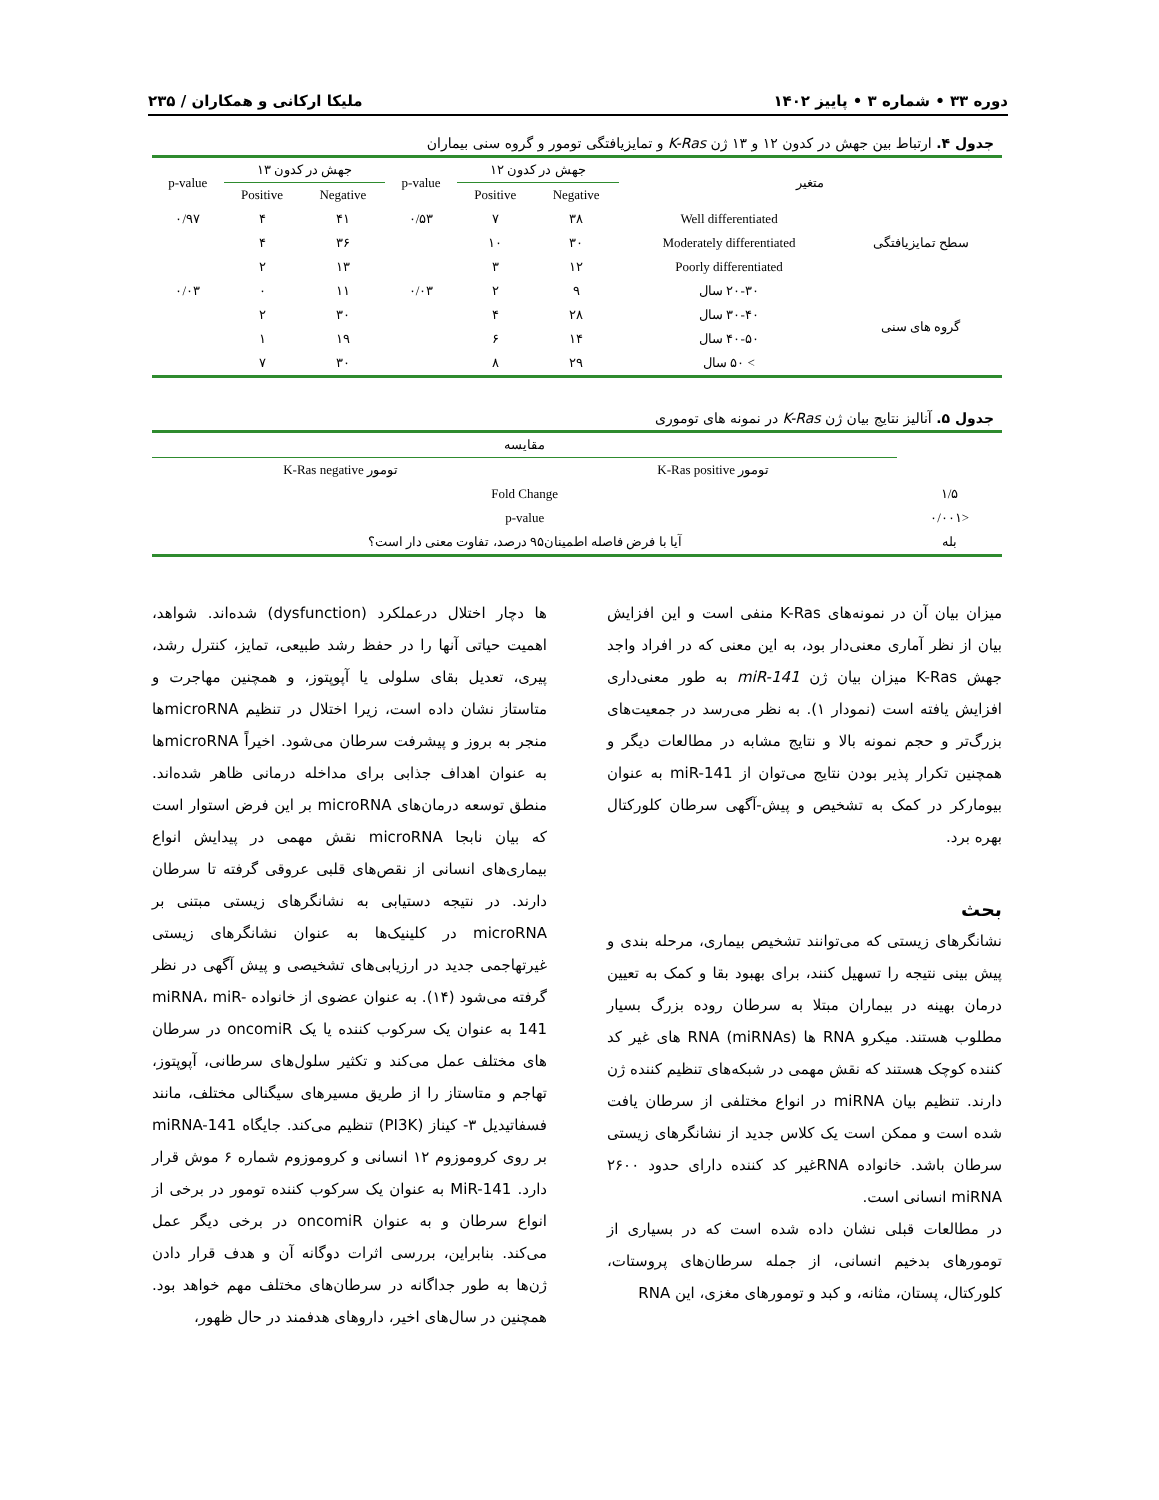دوره ۳۳ • شماره ۳ • پاییز ۱۴۰۲ ملیکا ارکانی و همکاران / ۲۳۵
جدول ۴. ارتباط بین جهش در کدون ۱۲ و ۱۳ ژن K-Ras و تمایزیافتگی تومور و گروه سنی بیماران
| متغیر | | جهش در کدون ۱۲ | | p-value | جهش در کدون ۱۳ | | p-value |
| --- | --- | --- | --- | --- | --- | --- | --- |
| | | Negative | Positive | | Negative | Positive | |
| سطح تمایزیافتگی | Well differentiated | ۳۸ | ۷ | ۰/۵۳ | ۴۱ | ۴ | ۰/۹۷ |
| | Moderately differentiated | ۳۰ | ۱۰ | | ۳۶ | ۴ | |
| | Poorly differentiated | ۱۲ | ۳ | | ۱۳ | ۲ | |
| گروه های سنی | ۲۰-۳۰ سال | ۹ | ۲ | ۰/۰۳ | ۱۱ | ۰ | ۰/۰۳ |
| | ۳۰-۴۰ سال | ۲۸ | ۴ | | ۳۰ | ۲ | |
| | ۴۰-۵۰ سال | ۱۴ | ۶ | | ۱۹ | ۱ | |
| | > ۵۰ سال | ۲۹ | ۸ | | ۳۰ | ۷ | |
جدول ۵. آنالیز نتایج بیان ژن K-Ras در نمونه های توموری
| | مقایسه | |
| --- | --- | --- |
| | تومور K-Ras positive | تومور K-Ras negative |
| ۱/۵ | Fold Change | |
| <۰/۰۰۱ | p-value | |
| بله | آیا با فرض فاصله اطمینان۹۵ درصد، تفاوت معنی دار است؟ | |
میزان بیان آن در نمونه‌های K-Ras منفی است و این افزایش بیان از نظر آماری معنی‌دار بود، به این معنی که در افراد واجد جهش K-Ras میزان بیان ژن miR-141 به طور معنی‌داری افزایش یافته است (نمودار ۱). به نظر می‌رسد در جمعیت‌های بزرگ‌تر و حجم نمونه بالا و نتایج مشابه در مطالعات دیگر و همچنین تکرار پذیر بودن نتایج می‌توان از miR-141 به عنوان بیومارکر در کمک به تشخیص و پیش-آگهی سرطان کلورکتال بهره برد.
بحث
نشانگرهای زیستی که می‌توانند تشخیص بیماری، مرحله بندی و پیش بینی نتیجه را تسهیل کنند، برای بهبود بقا و کمک به تعیین درمان بهینه در بیماران مبتلا به سرطان روده بزرگ بسیار مطلوب هستند. میکرو RNA ها (miRNAs) RNA های غیر کد کننده کوچک هستند که نقش مهمی در شبکه‌های تنظیم کننده ژن دارند. تنظیم بیان miRNA در انواع مختلفی از سرطان یافت شده است و ممکن است یک کلاس جدید از نشانگرهای زیستی سرطان باشد. خانواده RNAغیر کد کننده دارای حدود ۲۶۰۰ miRNA انسانی است.
در مطالعات قبلی نشان داده شده است که در بسیاری از تومورهای بدخیم انسانی، از جمله سرطان‌های پروستات، کلورکتال، پستان، مثانه، و کبد و تومورهای مغزی، این RNA
ها دچار اختلال درعملکرد (dysfunction) شده‌اند. شواهد، اهمیت حیاتی آنها را در حفظ رشد طبیعی، تمایز، کنترل رشد، پیری، تعدیل بقای سلولی یا آپوپتوز، و همچنین مهاجرت و متاستاز نشان داده است، زیرا اختلال در تنظیم microRNAها منجر به بروز و پیشرفت سرطان می‌شود. اخیراً microRNAها به عنوان اهداف جذابی برای مداخله درمانی ظاهر شده‌اند. منطق توسعه درمان‌های microRNA بر این فرض استوار است که بیان نابجا microRNA نقش مهمی در پیدایش انواع بیماری‌های انسانی از نقص‌های قلبی عروقی گرفته تا سرطان دارند. در نتیجه دستیابی به نشانگرهای زیستی مبتنی بر microRNA در کلینیک‌ها به عنوان نشانگرهای زیستی غیرتهاجمی جدید در ارزیابی‌های تشخیصی و پیش آگهی در نظر گرفته می‌شود (۱۴). به عنوان عضوی از خانواده miRNA، miR-141 به عنوان یک سرکوب کننده یا یک oncomiR در سرطان های مختلف عمل می‌کند و تکثیر سلول‌های سرطانی، آپوپتوز، تهاجم و متاستاز را از طریق مسیرهای سیگنالی مختلف، مانند فسفاتیدیل ۳- کیناز (PI3K) تنظیم می‌کند. جایگاه miRNA-141 بر روی کروموزوم ۱۲ انسانی و کروموزوم شماره ۶ موش قرار دارد. MiR-141 به عنوان یک سرکوب کننده تومور در برخی از انواع سرطان و به عنوان oncomiR در برخی دیگر عمل می‌کند. بنابراین، بررسی اثرات دوگانه آن و هدف قرار دادن ژن‌ها به طور جداگانه در سرطان‌های مختلف مهم خواهد بود. همچنین در سال‌های اخیر، داروهای هدفمند در حال ظهور،